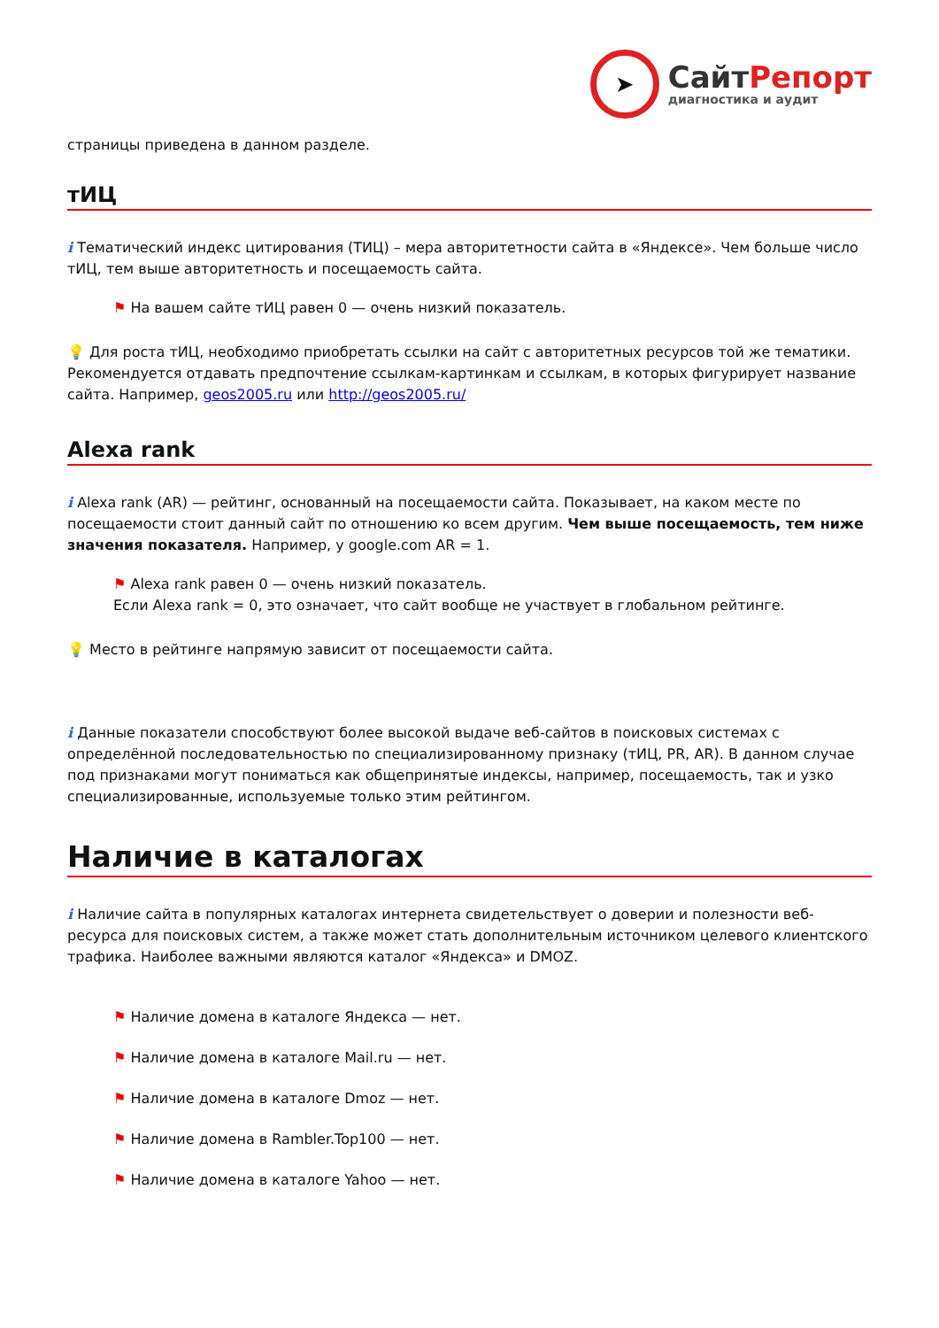➤
СайтРепорт
диагностика и аудит
страницы приведена в данном разделе.
тИЦ
i Тематический индекс цитирования (ТИЦ) – мера авторитетности сайта в «Яндексе». Чем больше число тИЦ, тем выше авторитетность и посещаемость сайта.
⚑ На вашем сайте тИЦ равен 0 — очень низкий показатель.
💡 Для роста тИЦ, необходимо приобретать ссылки на сайт с авторитетных ресурсов той же тематики. Рекомендуется отдавать предпочтение ссылкам-картинкам и ссылкам, в которых фигурирует название сайта. Например, geos2005.ru или http://geos2005.ru/
Alexa rank
i Alexa rank (AR) — рейтинг, основанный на посещаемости сайта. Показывает, на каком месте по посещаемости стоит данный сайт по отношению ко всем другим. Чем выше посещаемость, тем ниже значения показателя. Например, у google.com AR = 1.
⚑ Alexa rank равен 0 — очень низкий показатель.
Если Alexa rank = 0, это означает, что сайт вообще не участвует в глобальном рейтинге.
💡 Место в рейтинге напрямую зависит от посещаемости сайта.
i Данные показатели способствуют более высокой выдаче веб-сайтов в поисковых системах с определённой последовательностью по специализированному признаку (тИЦ, PR, AR). В данном случае под признаками могут пониматься как общепринятые индексы, например, посещаемость, так и узко специализированные, используемые только этим рейтингом.
Наличие в каталогах
i Наличие сайта в популярных каталогах интернета свидетельствует о доверии и полезности веб-ресурса для поисковых систем, а также может стать дополнительным источником целевого клиентского трафика. Наиболее важными являются каталог «Яндекса» и DMOZ.
⚑ Наличие домена в каталоге Яндекса — нет.
⚑ Наличие домена в каталоге Mail.ru — нет.
⚑ Наличие домена в каталоге Dmoz — нет.
⚑ Наличие домена в Rambler.Top100 — нет.
⚑ Наличие домена в каталоге Yahoo — нет.